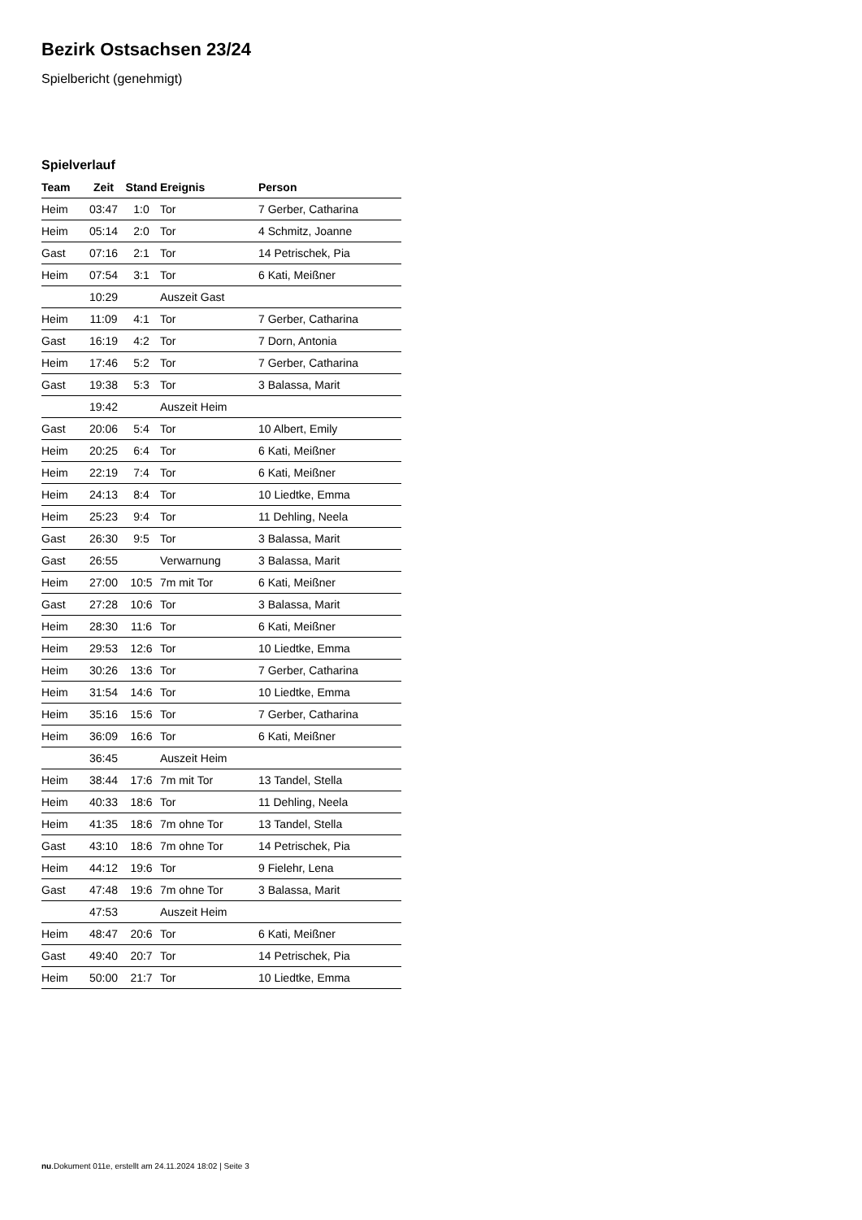Bezirk Ostsachsen 23/24
Spielbericht (genehmigt)
Spielverlauf
| Team | Zeit | Stand | Ereignis | Person |
| --- | --- | --- | --- | --- |
| Heim | 03:47 | 1:0 | Tor | 7 Gerber, Catharina |
| Heim | 05:14 | 2:0 | Tor | 4 Schmitz, Joanne |
| Gast | 07:16 | 2:1 | Tor | 14 Petrischek, Pia |
| Heim | 07:54 | 3:1 | Tor | 6 Kati, Meißner |
| | 10:29 | | Auszeit Gast | |
| Heim | 11:09 | 4:1 | Tor | 7 Gerber, Catharina |
| Gast | 16:19 | 4:2 | Tor | 7 Dorn, Antonia |
| Heim | 17:46 | 5:2 | Tor | 7 Gerber, Catharina |
| Gast | 19:38 | 5:3 | Tor | 3 Balassa, Marit |
| | 19:42 | | Auszeit Heim | |
| Gast | 20:06 | 5:4 | Tor | 10 Albert, Emily |
| Heim | 20:25 | 6:4 | Tor | 6 Kati, Meißner |
| Heim | 22:19 | 7:4 | Tor | 6 Kati, Meißner |
| Heim | 24:13 | 8:4 | Tor | 10 Liedtke, Emma |
| Heim | 25:23 | 9:4 | Tor | 11 Dehling, Neela |
| Gast | 26:30 | 9:5 | Tor | 3 Balassa, Marit |
| Gast | 26:55 | | Verwarnung | 3 Balassa, Marit |
| Heim | 27:00 | 10:5 | 7m mit Tor | 6 Kati, Meißner |
| Gast | 27:28 | 10:6 | Tor | 3 Balassa, Marit |
| Heim | 28:30 | 11:6 | Tor | 6 Kati, Meißner |
| Heim | 29:53 | 12:6 | Tor | 10 Liedtke, Emma |
| Heim | 30:26 | 13:6 | Tor | 7 Gerber, Catharina |
| Heim | 31:54 | 14:6 | Tor | 10 Liedtke, Emma |
| Heim | 35:16 | 15:6 | Tor | 7 Gerber, Catharina |
| Heim | 36:09 | 16:6 | Tor | 6 Kati, Meißner |
| | 36:45 | | Auszeit Heim | |
| Heim | 38:44 | 17:6 | 7m mit Tor | 13 Tandel, Stella |
| Heim | 40:33 | 18:6 | Tor | 11 Dehling, Neela |
| Heim | 41:35 | 18:6 | 7m ohne Tor | 13 Tandel, Stella |
| Gast | 43:10 | 18:6 | 7m ohne Tor | 14 Petrischek, Pia |
| Heim | 44:12 | 19:6 | Tor | 9 Fielehr, Lena |
| Gast | 47:48 | 19:6 | 7m ohne Tor | 3 Balassa, Marit |
| | 47:53 | | Auszeit Heim | |
| Heim | 48:47 | 20:6 | Tor | 6 Kati, Meißner |
| Gast | 49:40 | 20:7 | Tor | 14 Petrischek, Pia |
| Heim | 50:00 | 21:7 | Tor | 10 Liedtke, Emma |
nu.Dokument 011e, erstellt am 24.11.2024 18:02 | Seite 3